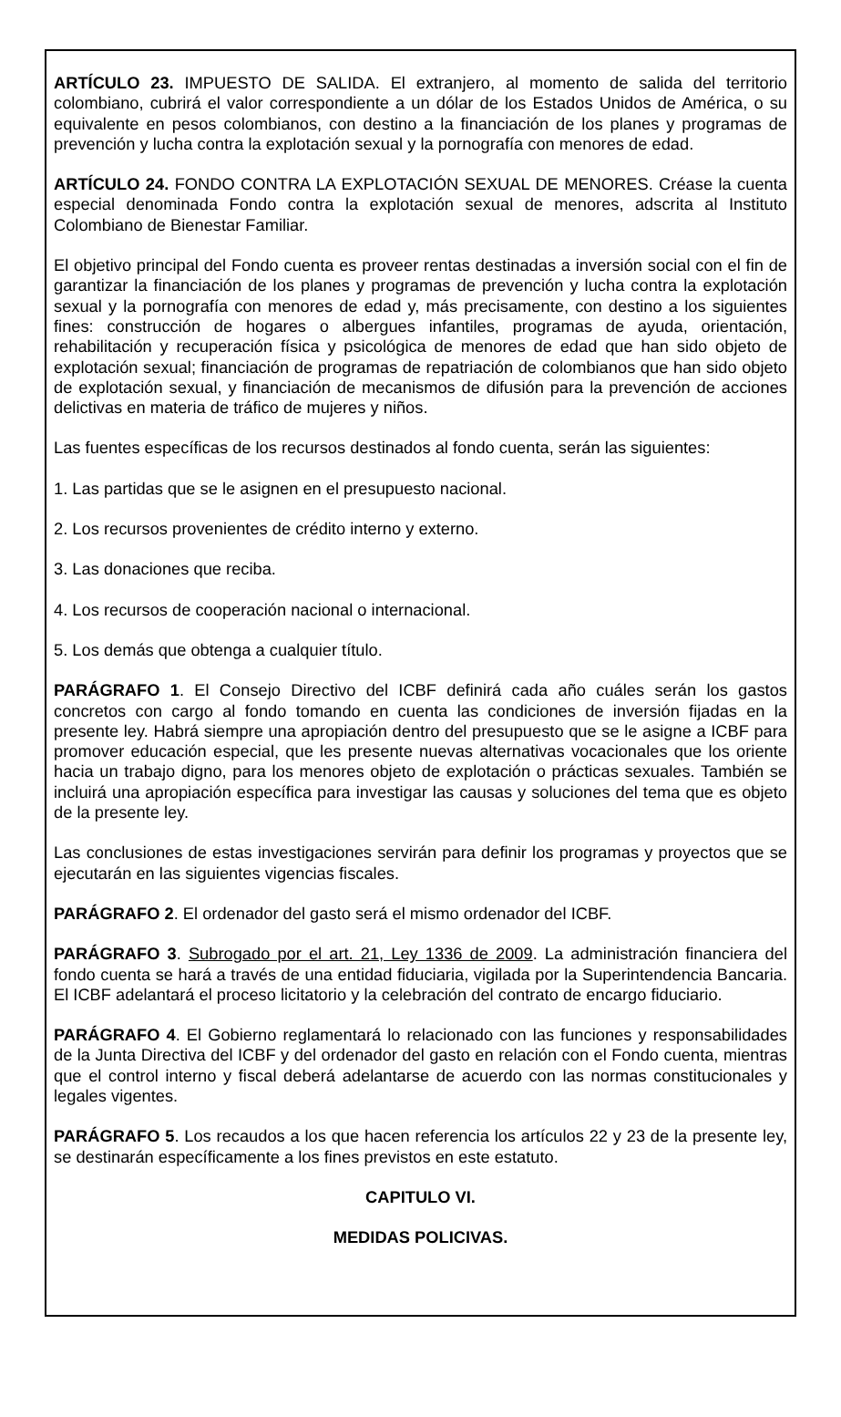ARTÍCULO 23. IMPUESTO DE SALIDA. El extranjero, al momento de salida del territorio colombiano, cubrirá el valor correspondiente a un dólar de los Estados Unidos de América, o su equivalente en pesos colombianos, con destino a la financiación de los planes y programas de prevención y lucha contra la explotación sexual y la pornografía con menores de edad.
ARTÍCULO 24. FONDO CONTRA LA EXPLOTACIÓN SEXUAL DE MENORES. Créase la cuenta especial denominada Fondo contra la explotación sexual de menores, adscrita al Instituto Colombiano de Bienestar Familiar.
El objetivo principal del Fondo cuenta es proveer rentas destinadas a inversión social con el fin de garantizar la financiación de los planes y programas de prevención y lucha contra la explotación sexual y la pornografía con menores de edad y, más precisamente, con destino a los siguientes fines: construcción de hogares o albergues infantiles, programas de ayuda, orientación, rehabilitación y recuperación física y psicológica de menores de edad que han sido objeto de explotación sexual; financiación de programas de repatriación de colombianos que han sido objeto de explotación sexual, y financiación de mecanismos de difusión para la prevención de acciones delictivas en materia de tráfico de mujeres y niños.
Las fuentes específicas de los recursos destinados al fondo cuenta, serán las siguientes:
1. Las partidas que se le asignen en el presupuesto nacional.
2. Los recursos provenientes de crédito interno y externo.
3. Las donaciones que reciba.
4. Los recursos de cooperación nacional o internacional.
5. Los demás que obtenga a cualquier título.
PARÁGRAFO 1. El Consejo Directivo del ICBF definirá cada año cuáles serán los gastos concretos con cargo al fondo tomando en cuenta las condiciones de inversión fijadas en la presente ley. Habrá siempre una apropiación dentro del presupuesto que se le asigne a ICBF para promover educación especial, que les presente nuevas alternativas vocacionales que los oriente hacia un trabajo digno, para los menores objeto de explotación o prácticas sexuales. También se incluirá una apropiación específica para investigar las causas y soluciones del tema que es objeto de la presente ley.
Las conclusiones de estas investigaciones servirán para definir los programas y proyectos que se ejecutarán en las siguientes vigencias fiscales.
PARÁGRAFO 2. El ordenador del gasto será el mismo ordenador del ICBF.
PARÁGRAFO 3. Subrogado por el art. 21, Ley 1336 de 2009. La administración financiera del fondo cuenta se hará a través de una entidad fiduciaria, vigilada por la Superintendencia Bancaria. El ICBF adelantará el proceso licitatorio y la celebración del contrato de encargo fiduciario.
PARÁGRAFO 4. El Gobierno reglamentará lo relacionado con las funciones y responsabilidades de la Junta Directiva del ICBF y del ordenador del gasto en relación con el Fondo cuenta, mientras que el control interno y fiscal deberá adelantarse de acuerdo con las normas constitucionales y legales vigentes.
PARÁGRAFO 5. Los recaudos a los que hacen referencia los artículos 22 y 23 de la presente ley, se destinarán específicamente a los fines previstos en este estatuto.
CAPITULO VI.
MEDIDAS POLICIVAS.